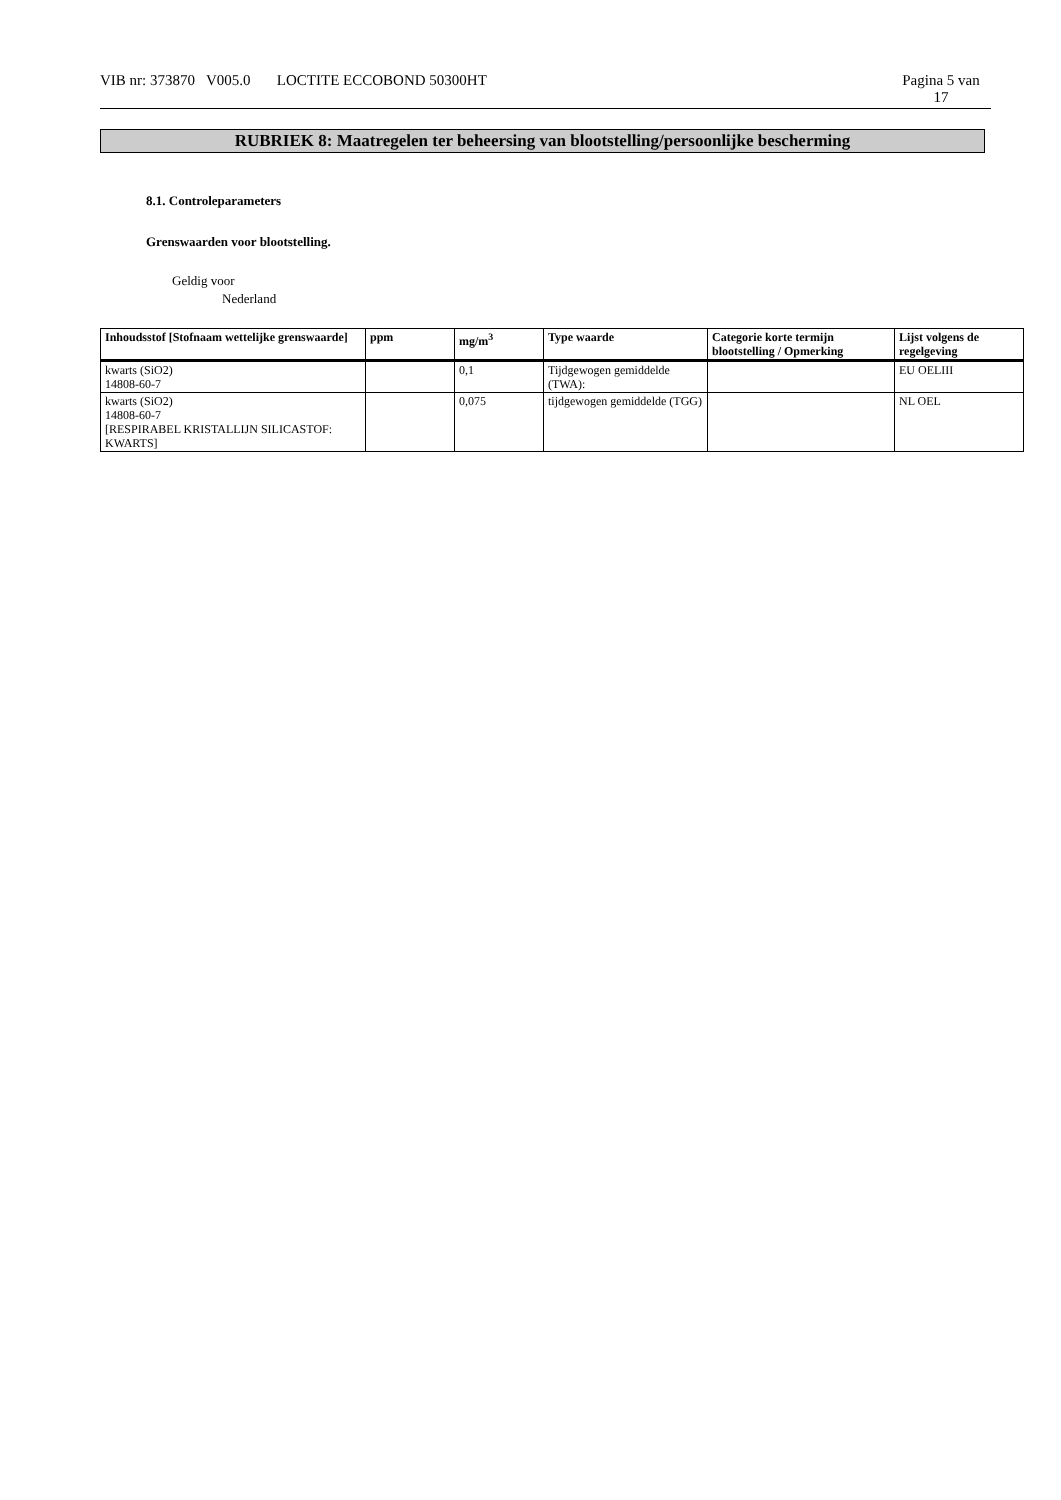VIB nr: 373870 V005.0 LOCTITE ECCOBOND 50300HT
Pagina 5 van
17
RUBRIEK 8: Maatregelen ter beheersing van blootstelling/persoonlijke bescherming
8.1. Controleparameters
Grenswaarden voor blootstelling.
Geldig voor
Nederland
| Inhoudsstof [Stofnaam wettelijke grenswaarde] | ppm | mg/m<sup>3</sup> | Type waarde | Categorie korte termijn blootstelling / Opmerking | Lijst volgens de regelgeving |
| --- | --- | --- | --- | --- | --- |
| kwarts (SiO2) 14808-60-7 | | 0,1 | Tijdgewogen gemiddelde (TWA): | | EU OELIII |
| kwarts (SiO2) 14808-60-7 [RESPIRABEL KRISTALLIJN SILICASTOF: KWARTS] | | 0,075 | tijdgewogen gemiddelde (TGG) | | NL OEL |